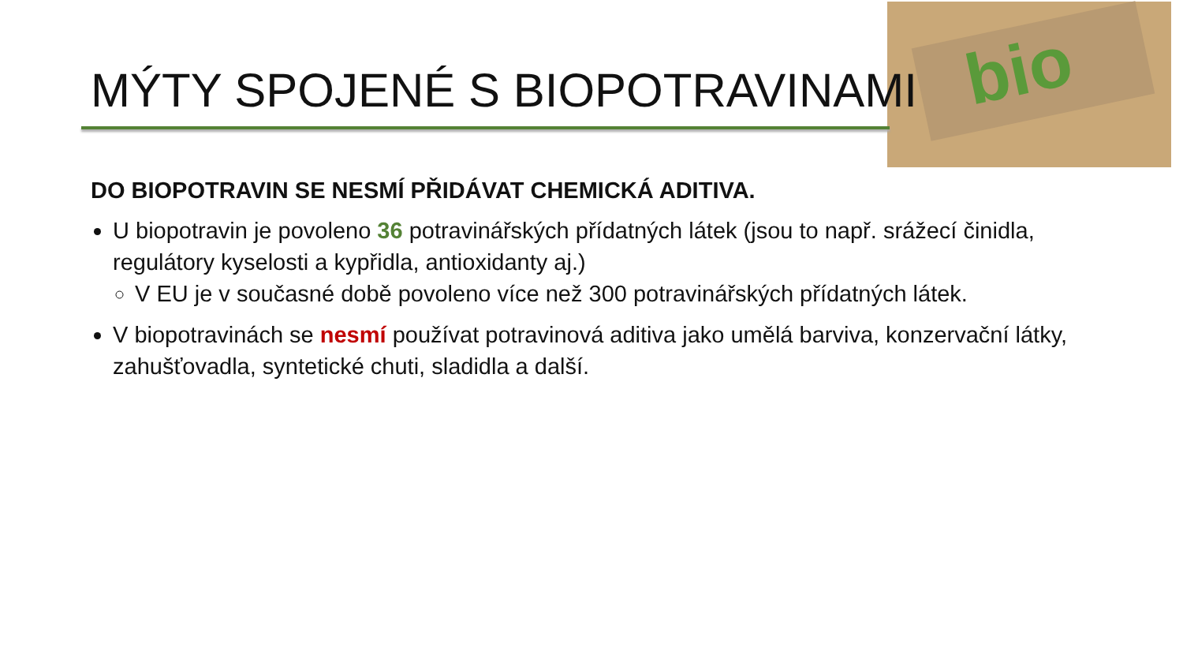bio
MÝTY SPOJENÉ S BIOPOTRAVINAMI
DO BIOPOTRAVIN SE NESMÍ PŘIDÁVAT CHEMICKÁ ADITIVA.
U biopotravin je povoleno 36 potravinářských přídatných látek (jsou to např. srážecí činidla, regulátory kyselosti a kypřidla, antioxidanty aj.)
V EU je v současné době povoleno více než 300 potravinářských přídatných látek.
V biopotravinách se nesmí používat potravinová aditiva jako umělá barviva, konzervační látky, zahušťovadla, syntetické chuti, sladidla a další.